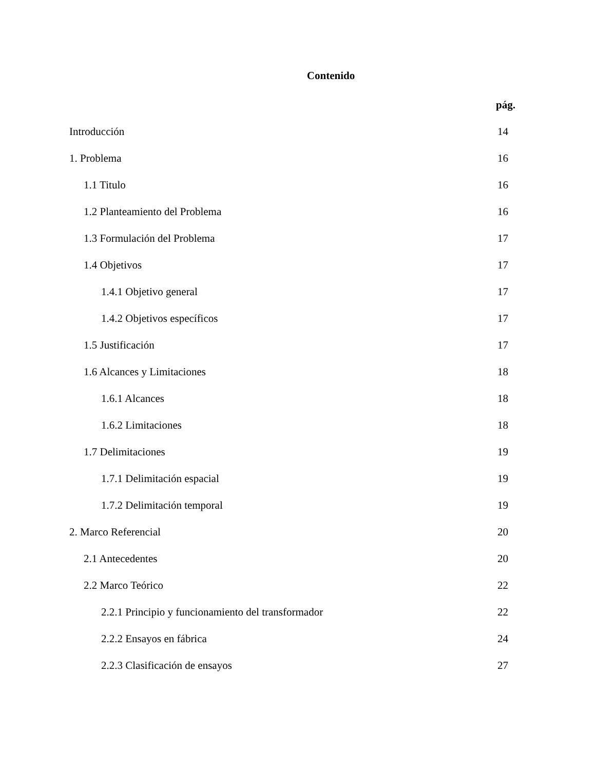Contenido
pág.
Introducción 14
1. Problema 16
1.1 Titulo 16
1.2 Planteamiento del Problema 16
1.3 Formulación del Problema 17
1.4 Objetivos 17
1.4.1 Objetivo general 17
1.4.2 Objetivos específicos 17
1.5 Justificación 17
1.6 Alcances y Limitaciones 18
1.6.1 Alcances 18
1.6.2 Limitaciones 18
1.7 Delimitaciones 19
1.7.1 Delimitación espacial 19
1.7.2 Delimitación temporal 19
2. Marco Referencial 20
2.1 Antecedentes 20
2.2 Marco Teórico 22
2.2.1 Principio y funcionamiento del transformador 22
2.2.2 Ensayos en fábrica 24
2.2.3 Clasificación de ensayos 27